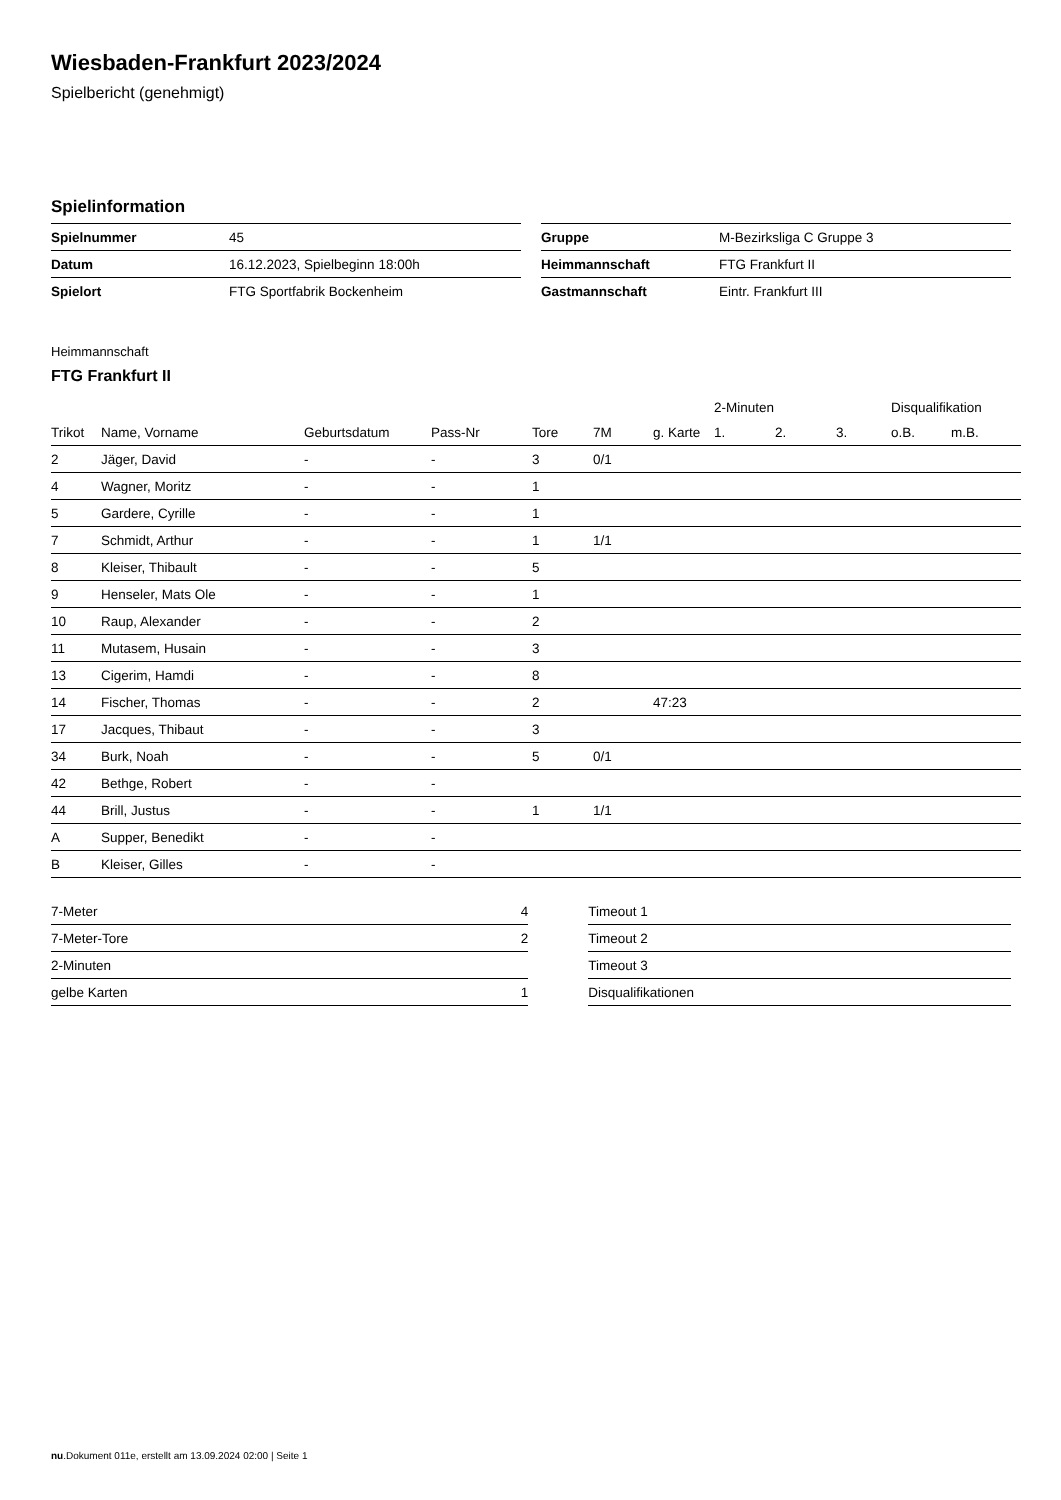Wiesbaden-Frankfurt 2023/2024
Spielbericht (genehmigt)
Spielinformation
| Spielnummer | 45 |
| Datum | 16.12.2023, Spielbeginn 18:00h |
| Spielort | FTG Sportfabrik Bockenheim |
| Gruppe | M-Bezirksliga C Gruppe 3 |
| Heimmannschaft | FTG Frankfurt II |
| Gastmannschaft | Eintr. Frankfurt III |
Heimmannschaft
FTG Frankfurt II
| | | | | | | | 2-Minuten | | | Disqualifikation | |
| --- | --- | --- | --- | --- | --- | --- | --- | --- | --- | --- | --- |
| Trikot | Name, Vorname | Geburtsdatum | Pass-Nr | Tore | 7M | g. Karte | 1. | 2. | 3. | o.B. | m.B. |
| 2 | Jäger, David | - | - | 3 | 0/1 | | | | | | |
| 4 | Wagner, Moritz | - | - | 1 | | | | | | | |
| 5 | Gardere, Cyrille | - | - | 1 | | | | | | | |
| 7 | Schmidt, Arthur | - | - | 1 | 1/1 | | | | | | |
| 8 | Kleiser, Thibault | - | - | 5 | | | | | | | |
| 9 | Henseler, Mats Ole | - | - | 1 | | | | | | | |
| 10 | Raup, Alexander | - | - | 2 | | | | | | | |
| 11 | Mutasem, Husain | - | - | 3 | | | | | | | |
| 13 | Cigerim, Hamdi | - | - | 8 | | | | | | | |
| 14 | Fischer, Thomas | - | - | 2 | | 47:23 | | | | | |
| 17 | Jacques, Thibaut | - | - | 3 | | | | | | | |
| 34 | Burk, Noah | - | - | 5 | 0/1 | | | | | | |
| 42 | Bethge, Robert | - | - | | | | | | | | |
| 44 | Brill, Justus | - | - | 1 | 1/1 | | | | | | |
| A | Supper, Benedikt | - | - | | | | | | | | |
| B | Kleiser, Gilles | - | - | | | | | | | | |
| 7-Meter | 4 |
| 7-Meter-Tore | 2 |
| 2-Minuten | |
| gelbe Karten | 1 |
| Timeout 1 |
| Timeout 2 |
| Timeout 3 |
| Disqualifikationen |
nu.Dokument 011e, erstellt am 13.09.2024 02:00 | Seite 1